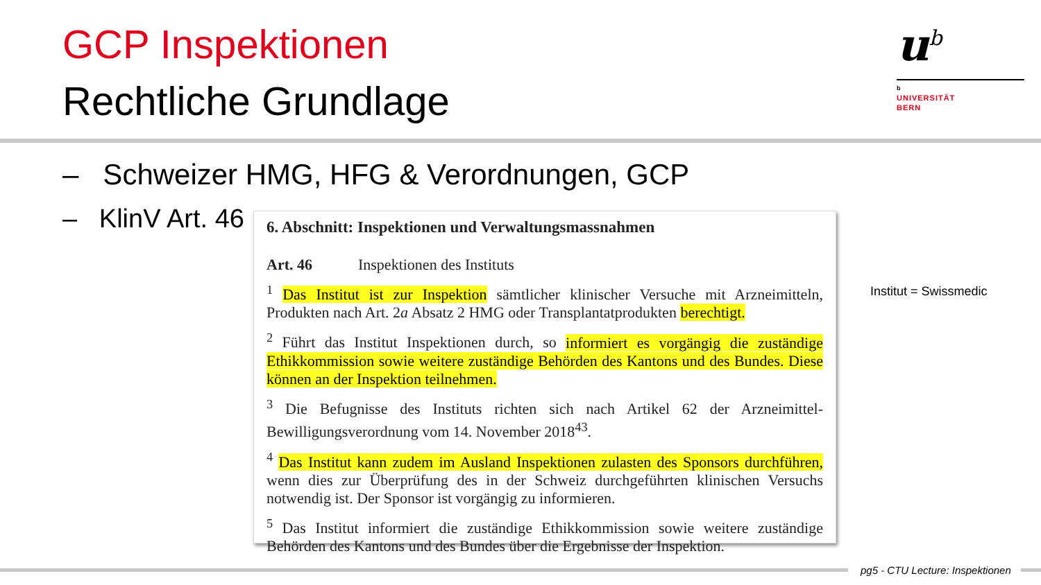GCP Inspektionen
Rechtliche Grundlage
u<sup>b</sup>
b
UNIVERSITÄT
BERN
– Schweizer HMG, HFG & Verordnungen, GCP
– KlinV Art. 46
6. Abschnitt: Inspektionen und Verwaltungsmassnahmen
Art. 46 Inspektionen des Instituts
<sup>1</sup> Das Institut ist zur Inspektion sämtlicher klinischer Versuche mit Arzneimitteln, Produkten nach Art. 2a Absatz 2 HMG oder Transplantatprodukten berechtigt.
<sup>2</sup> Führt das Institut Inspektionen durch, so informiert es vorgängig die zuständige Ethikkommission sowie weitere zuständige Behörden des Kantons und des Bundes. Diese können an der Inspektion teilnehmen.
<sup>3</sup> Die Befugnisse des Instituts richten sich nach Artikel 62 der Arzneimittel-Bewilligungsverordnung vom 14. November 2018<sup>43</sup>.
<sup>4</sup> Das Institut kann zudem im Ausland Inspektionen zulasten des Sponsors durchführen, wenn dies zur Überprüfung des in der Schweiz durchgeführten klinischen Versuchs notwendig ist. Der Sponsor ist vorgängig zu informieren.
<sup>5</sup> Das Institut informiert die zuständige Ethikkommission sowie weitere zuständige Behörden des Kantons und des Bundes über die Ergebnisse der Inspektion.
Institut = Swissmedic
pg5 - CTU Lecture: Inspektionen